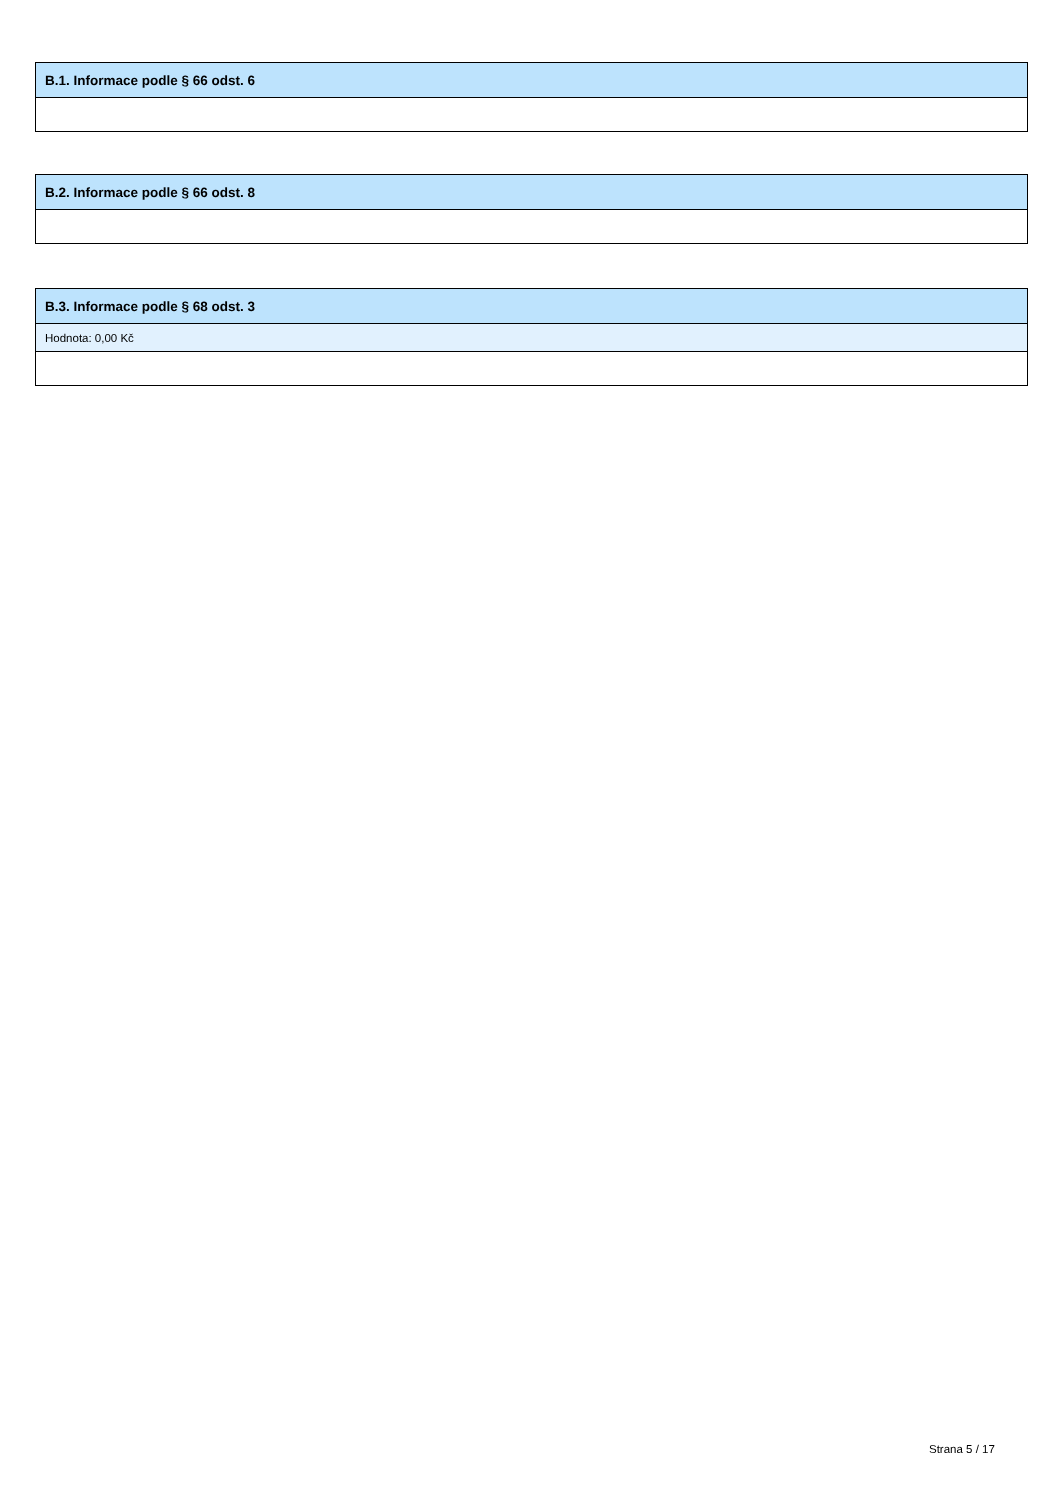| B.1. Informace podle § 66 odst. 6 |
| --- |
| B.2. Informace podle § 66 odst. 8 |
| --- |
| B.3. Informace podle § 68 odst. 3 |
| --- |
| Hodnota: 0,00 Kč |
Strana 5 / 17